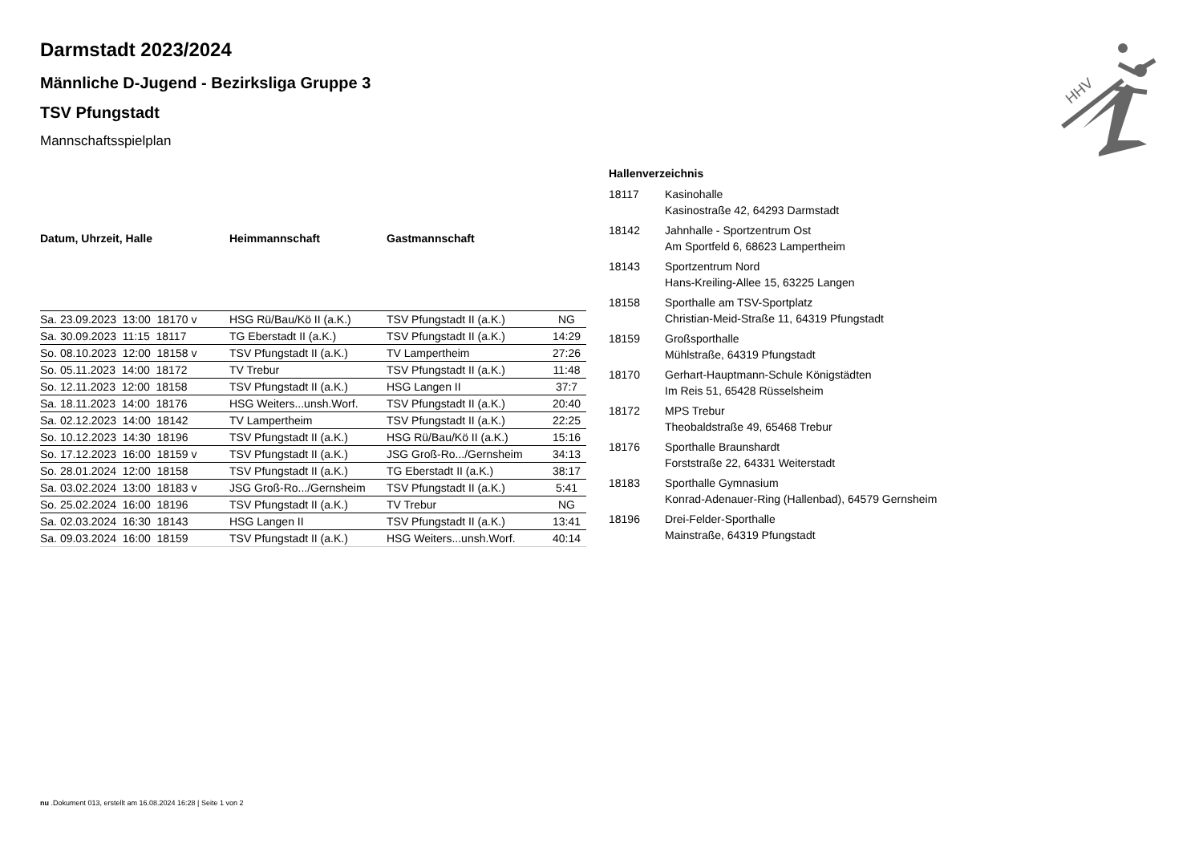Darmstadt 2023/2024
Männliche D-Jugend - Bezirksliga Gruppe 3
TSV Pfungstadt
Mannschaftsspielplan
| Datum, Uhrzeit, Halle | Heimmannschaft | Gastmannschaft | |
| --- | --- | --- | --- |
| Sa. 23.09.2023 13:00 18170 v | HSG Rü/Bau/Kö II (a.K.) | TSV Pfungstadt II (a.K.) | NG |
| Sa. 30.09.2023 11:15 18117 | TG Eberstadt II (a.K.) | TSV Pfungstadt II (a.K.) | 14:29 |
| So. 08.10.2023 12:00 18158 v | TSV Pfungstadt II (a.K.) | TV Lampertheim | 27:26 |
| So. 05.11.2023 14:00 18172 | TV Trebur | TSV Pfungstadt II (a.K.) | 11:48 |
| So. 12.11.2023 12:00 18158 | TSV Pfungstadt II (a.K.) | HSG Langen II | 37:7 |
| Sa. 18.11.2023 14:00 18176 | HSG Weiters...unsh.Worf. | TSV Pfungstadt II (a.K.) | 20:40 |
| Sa. 02.12.2023 14:00 18142 | TV Lampertheim | TSV Pfungstadt II (a.K.) | 22:25 |
| So. 10.12.2023 14:30 18196 | TSV Pfungstadt II (a.K.) | HSG Rü/Bau/Kö II (a.K.) | 15:16 |
| So. 17.12.2023 16:00 18159 v | TSV Pfungstadt II (a.K.) | JSG Groß-Ro.../Gernsheim | 34:13 |
| So. 28.01.2024 12:00 18158 | TSV Pfungstadt II (a.K.) | TG Eberstadt II (a.K.) | 38:17 |
| Sa. 03.02.2024 13:00 18183 v | JSG Groß-Ro.../Gernsheim | TSV Pfungstadt II (a.K.) | 5:41 |
| So. 25.02.2024 16:00 18196 | TSV Pfungstadt II (a.K.) | TV Trebur | NG |
| Sa. 02.03.2024 16:30 18143 | HSG Langen II | TSV Pfungstadt II (a.K.) | 13:41 |
| Sa. 09.03.2024 16:00 18159 | TSV Pfungstadt II (a.K.) | HSG Weiters...unsh.Worf. | 40:14 |
| Hallenverzeichnis | |
| --- | --- |
| 18117 | Kasinohalle Kasinostraße 42, 64293 Darmstadt |
| 18142 | Jahnhalle - Sportzentrum Ost Am Sportfeld 6, 68623 Lampertheim |
| 18143 | Sportzentrum Nord Hans-Kreiling-Allee 15, 63225 Langen |
| 18158 | Sporthalle am TSV-Sportplatz Christian-Meid-Straße 11, 64319 Pfungstadt |
| 18159 | Großsporthalle Mühlstraße, 64319 Pfungstadt |
| 18170 | Gerhart-Hauptmann-Schule Königstädten Im Reis 51, 65428 Rüsselsheim |
| 18172 | MPS Trebur Theobaldstraße 49, 65468 Trebur |
| 18176 | Sporthalle Braunshardt Forststraße 22, 64331 Weiterstadt |
| 18183 | Sporthalle Gymnasium Konrad-Adenauer-Ring (Hallenbad), 64579 Gernsheim |
| 18196 | Drei-Felder-Sporthalle Mainstraße, 64319 Pfungstadt |
HHV
nu .Dokument 013, erstellt am 16.08.2024 16:28 | Seite 1 von 2